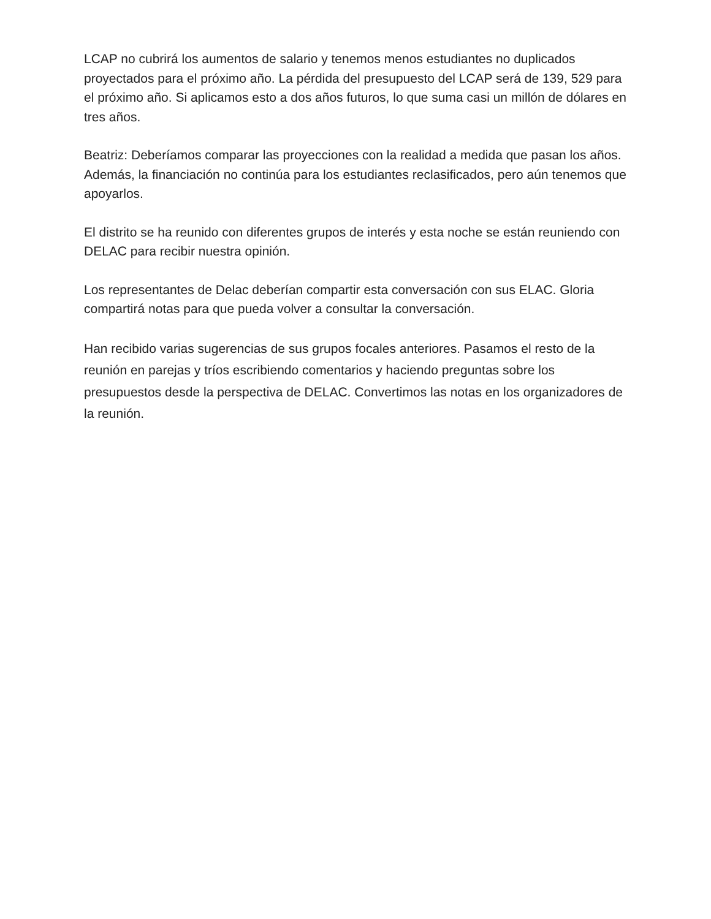LCAP no cubrirá los aumentos de salario y tenemos menos estudiantes no duplicados proyectados para el próximo año. La pérdida del presupuesto del LCAP será de 139, 529 para el próximo año. Si aplicamos esto a dos años futuros, lo que suma casi un millón de dólares en tres años.
Beatriz: Deberíamos comparar las proyecciones con la realidad a medida que pasan los años. Además, la financiación no continúa para los estudiantes reclasificados, pero aún tenemos que apoyarlos.
El distrito se ha reunido con diferentes grupos de interés y esta noche se están reuniendo con DELAC para recibir nuestra opinión.
Los representantes de Delac deberían compartir esta conversación con sus ELAC. Gloria compartirá notas para que pueda volver a consultar la conversación.
Han recibido varias sugerencias de sus grupos focales anteriores. Pasamos el resto de la reunión en parejas y tríos escribiendo comentarios y haciendo preguntas sobre los presupuestos desde la perspectiva de DELAC. Convertimos las notas en los organizadores de la reunión.